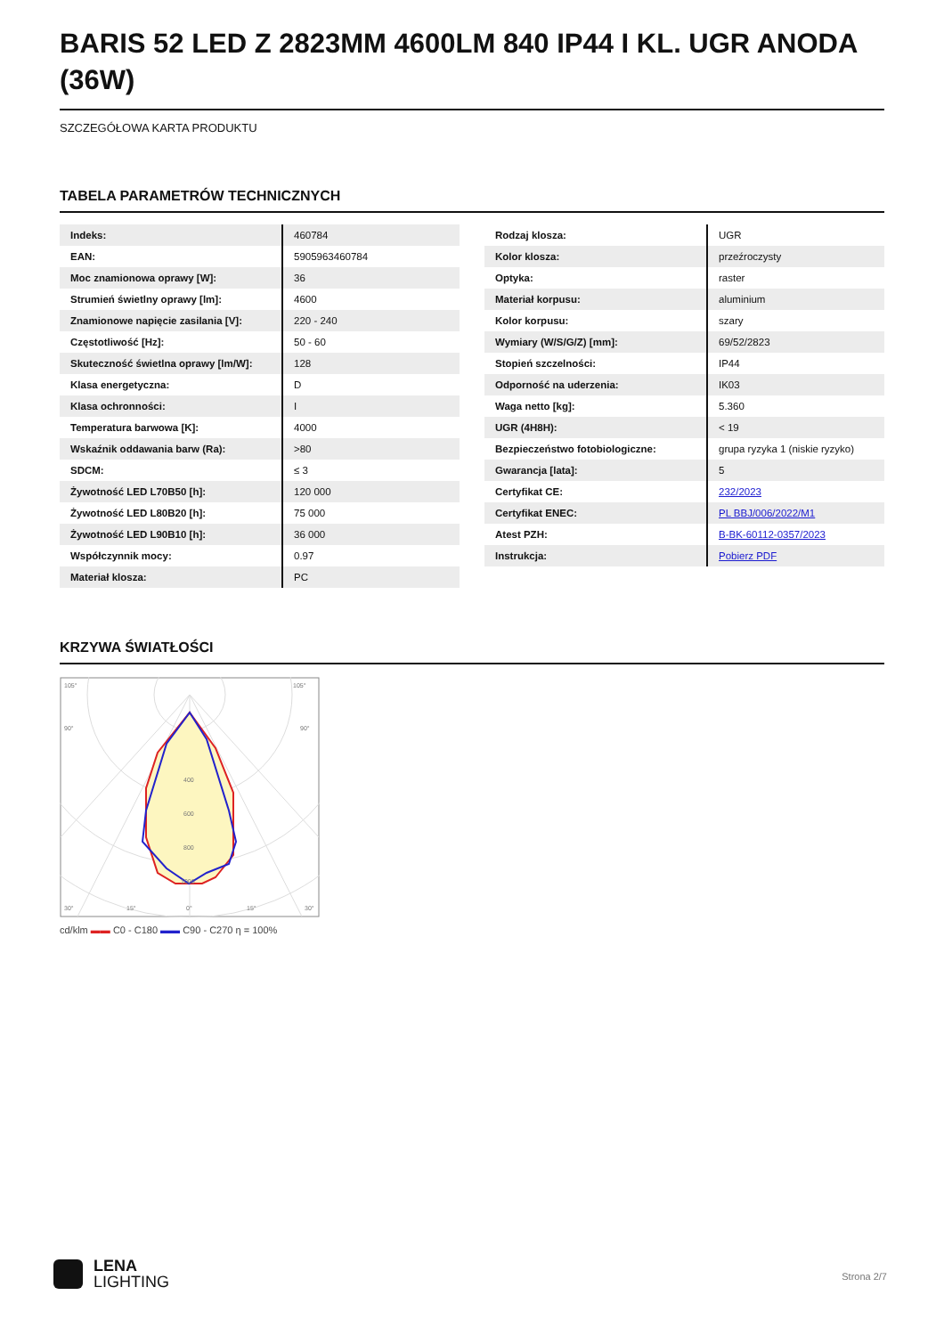BARIS 52 LED Z 2823MM 4600LM 840 IP44 I KL. UGR ANODA (36W)
SZCZEGÓŁOWA KARTA PRODUKTU
TABELA PARAMETRÓW TECHNICZNYCH
| Indeks: | 460784 |
| EAN: | 5905963460784 |
| Moc znamionowa oprawy [W]: | 36 |
| Strumień świetlny oprawy [lm]: | 4600 |
| Znamionowe napięcie zasilania [V]: | 220 - 240 |
| Częstotliwość [Hz]: | 50 - 60 |
| Skuteczność świetlna oprawy [lm/W]: | 128 |
| Klasa energetyczna: | D |
| Klasa ochronności: | I |
| Temperatura barwowa [K]: | 4000 |
| Wskaźnik oddawania barw (Ra): | >80 |
| SDCM: | ≤ 3 |
| Żywotność LED L70B50 [h]: | 120 000 |
| Żywotność LED L80B20 [h]: | 75 000 |
| Żywotność LED L90B10 [h]: | 36 000 |
| Współczynnik mocy: | 0.97 |
| Materiał klosza: | PC |
| Rodzaj klosza: | UGR |
| Kolor klosza: | przeźroczysty |
| Optyka: | raster |
| Materiał korpusu: | aluminium |
| Kolor korpusu: | szary |
| Wymiary (W/S/G/Z) [mm]: | 69/52/2823 |
| Stopień szczelności: | IP44 |
| Odporność na uderzenia: | IK03 |
| Waga netto [kg]: | 5.360 |
| UGR (4H8H): | < 19 |
| Bezpieczeństwo fotobiologiczne: | grupa ryzyka 1 (niskie ryzyko) |
| Gwarancja [lata]: | 5 |
| Certyfikat CE: | 232/2023 |
| Certyfikat ENEC: | PL BBJ/006/2022/M1 |
| Atest PZH: | B-BK-60112-0357/2023 |
| Instrukcja: | Pobierz PDF |
KRZYWA ŚWIATŁOŚCI
105°
105°
90°
90°
400
600
800
1000
30°
15°
0°
15°
30°
cd/klm ▬▬ C0 - C180 ▬▬ C90 - C270 η = 100%
LENA
LIGHTING
Strona 2/7